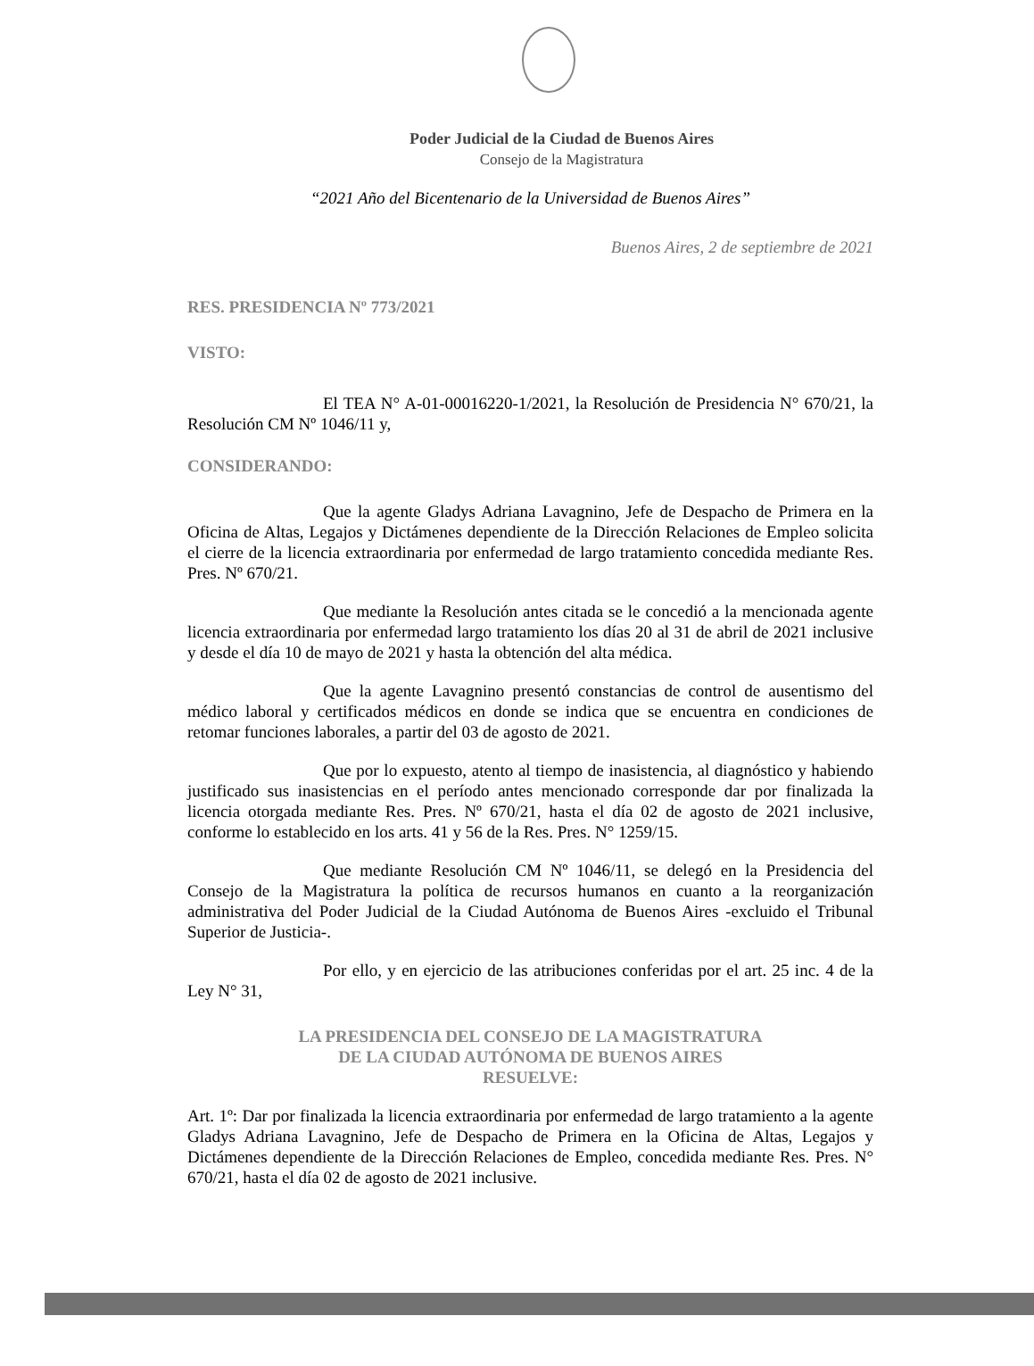Poder Judicial de la Ciudad de Buenos Aires
Consejo de la Magistratura
“2021 Año del Bicentenario de la Universidad de Buenos Aires”
Buenos Aires, 2 de septiembre de 2021
RES. PRESIDENCIA Nº 773/2021
VISTO:
El TEA N° A-01-00016220-1/2021, la Resolución de Presidencia N° 670/21, la Resolución CM Nº 1046/11 y,
CONSIDERANDO:
Que la agente Gladys Adriana Lavagnino, Jefe de Despacho de Primera en la Oficina de Altas, Legajos y Dictámenes dependiente de la Dirección Relaciones de Empleo solicita el cierre de la licencia extraordinaria por enfermedad de largo tratamiento concedida mediante Res. Pres. Nº 670/21.
Que mediante la Resolución antes citada se le concedió a la mencionada agente licencia extraordinaria por enfermedad largo tratamiento los días 20 al 31 de abril de 2021 inclusive y desde el día 10 de mayo de 2021 y hasta la obtención del alta médica.
Que la agente Lavagnino presentó constancias de control de ausentismo del médico laboral y certificados médicos en donde se indica que se encuentra en condiciones de retomar funciones laborales, a partir del 03 de agosto de 2021.
Que por lo expuesto, atento al tiempo de inasistencia, al diagnóstico y habiendo justificado sus inasistencias en el período antes mencionado corresponde dar por finalizada la licencia otorgada mediante Res. Pres. Nº 670/21, hasta el día 02 de agosto de 2021 inclusive, conforme lo establecido en los arts. 41 y 56 de la Res. Pres. N° 1259/15.
Que mediante Resolución CM Nº 1046/11, se delegó en la Presidencia del Consejo de la Magistratura la política de recursos humanos en cuanto a la reorganización administrativa del Poder Judicial de la Ciudad Autónoma de Buenos Aires -excluido el Tribunal Superior de Justicia-.
Por ello, y en ejercicio de las atribuciones conferidas por el art. 25 inc. 4 de la Ley N° 31,
LA PRESIDENCIA DEL CONSEJO DE LA MAGISTRATURA
DE LA CIUDAD AUTÓNOMA DE BUENOS AIRES
RESUELVE:
Art. 1º: Dar por finalizada la licencia extraordinaria por enfermedad de largo tratamiento a la agente Gladys Adriana Lavagnino, Jefe de Despacho de Primera en la Oficina de Altas, Legajos y Dictámenes dependiente de la Dirección Relaciones de Empleo, concedida mediante Res. Pres. N° 670/21, hasta el día 02 de agosto de 2021 inclusive.